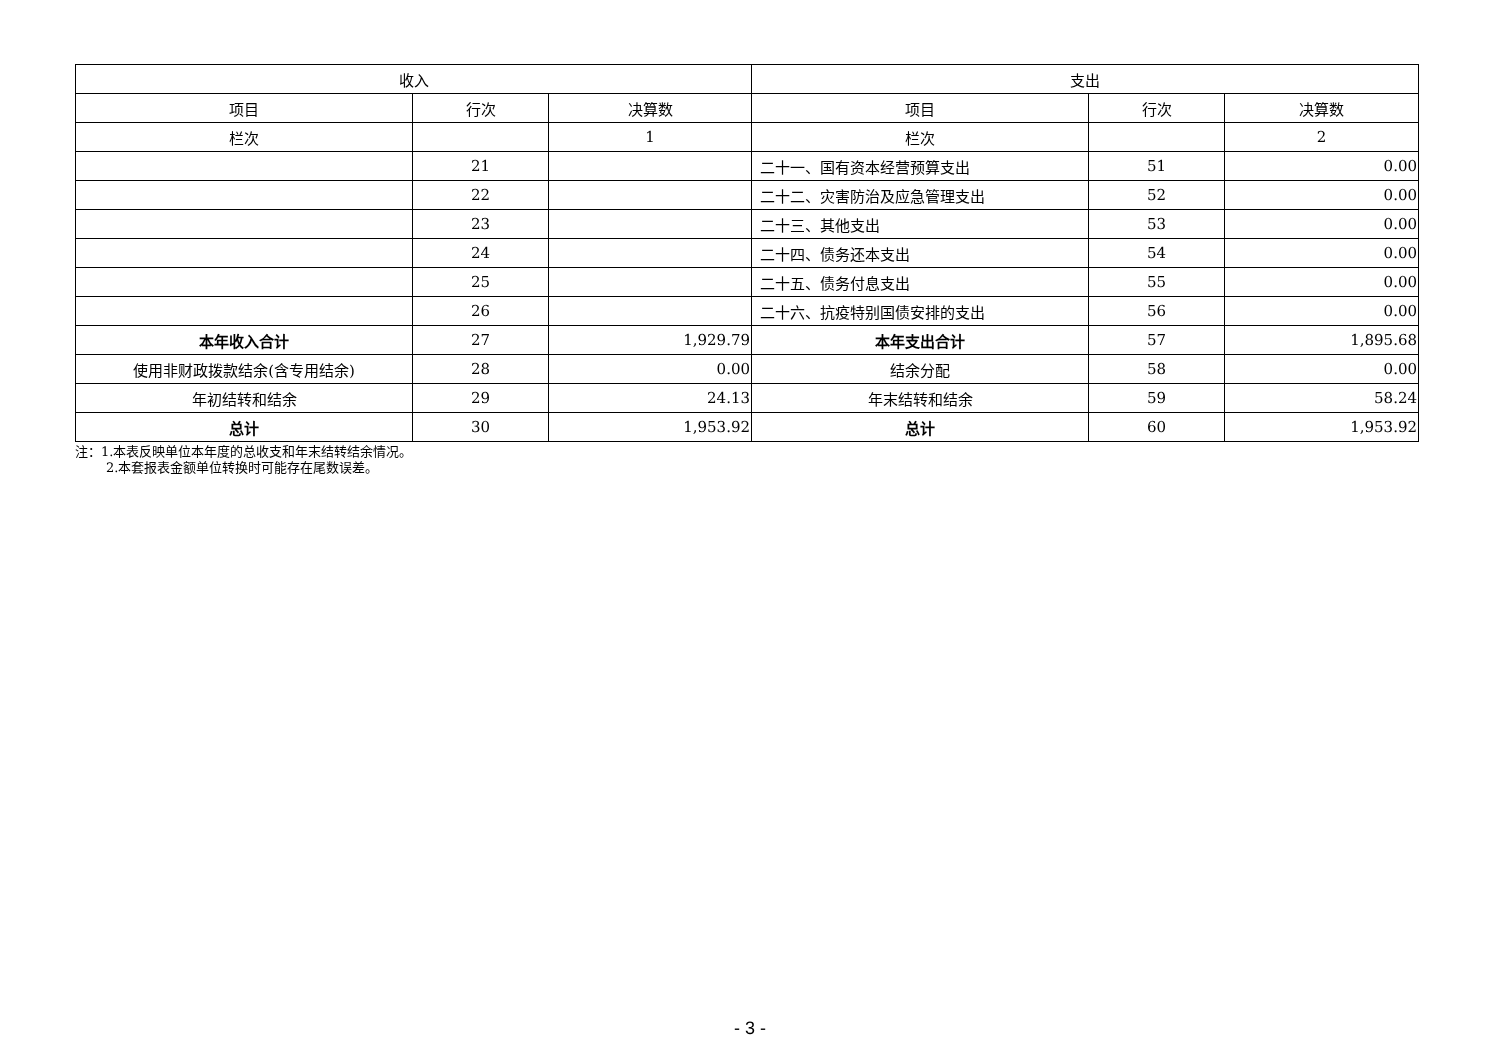| 收入 | | | 支出 | | |
| --- | --- | --- | --- | --- | --- |
| 项目 | 行次 | 决算数 | 项目 | 行次 | 决算数 |
| 栏次 | | 1 | 栏次 | | 2 |
| | 21 | | 二十一、国有资本经营预算支出 | 51 | 0.00 |
| | 22 | | 二十二、灾害防治及应急管理支出 | 52 | 0.00 |
| | 23 | | 二十三、其他支出 | 53 | 0.00 |
| | 24 | | 二十四、债务还本支出 | 54 | 0.00 |
| | 25 | | 二十五、债务付息支出 | 55 | 0.00 |
| | 26 | | 二十六、抗疫特别国债安排的支出 | 56 | 0.00 |
| 本年收入合计 | 27 | 1,929.79 | 本年支出合计 | 57 | 1,895.68 |
| 使用非财政拨款结余(含专用结余) | 28 | 0.00 | 结余分配 | 58 | 0.00 |
| 年初结转和结余 | 29 | 24.13 | 年末结转和结余 | 59 | 58.24 |
| 总计 | 30 | 1,953.92 | 总计 | 60 | 1,953.92 |
注：1.本表反映单位本年度的总收支和年末结转结余情况。
2.本套报表金额单位转换时可能存在尾数误差。
- 3 -